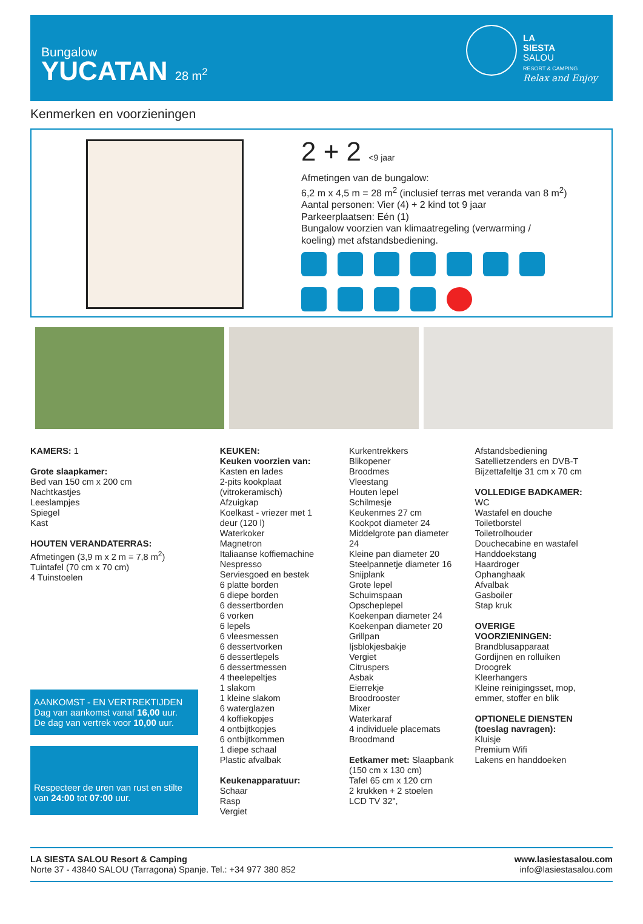Bungalow
YUCATAN 28 m<sup>2</sup>
LA
SIESTA
SALOU
RESORT & CAMPING
Relax and Enjoy
Kenmerken en voorzieningen
2 + 2 <9 jaar
Afmetingen van de bungalow:
6,2 m x 4,5 m = 28 m<sup>2</sup> (inclusief terras met veranda van 8 m<sup>2</sup>)
Aantal personen: Vier (4) + 2 kind tot 9 jaar
Parkeerplaatsen: Eén (1)
Bungalow voorzien van klimaatregeling (verwarming /
koeling) met afstandsbediening.
KAMERS: 1
Grote slaapkamer:
Bed van 150 cm x 200 cm
Nachtkastjes
Leeslampjes
Spiegel
Kast
HOUTEN VERANDATERRAS:
Afmetingen (3,9 m x 2 m = 7,8 m<sup>2</sup>)
Tuintafel (70 cm x 70 cm)
4 Tuinstoelen
AANKOMST - EN VERTREKTIJDEN
Dag van aankomst vanaf 16,00 uur.
De dag van vertrek voor 10,00 uur.
Respecteer de uren van rust en stilte van 24:00 tot 07:00 uur.
KEUKEN:
Keuken voorzien van:
Kasten en lades
2-pits kookplaat
(vitrokeramisch)
Afzuigkap
Koelkast - vriezer met 1
deur (120 l)
Waterkoker
Magnetron
Italiaanse koffiemachine
Nespresso
Serviesgoed en bestek
6 platte borden
6 diepe borden
6 dessertborden
6 vorken
6 lepels
6 vleesmessen
6 dessertvorken
6 dessertlepels
6 dessertmessen
4 theelepeltjes
1 slakom
1 kleine slakom
6 waterglazen
4 koffiekopjes
4 ontbijtkopjes
6 ontbijtkommen
1 diepe schaal
Plastic afvalbak
Keukenapparatuur:
Schaar
Rasp
Vergiet
Kurkentrekkers
Blikopener
Broodmes
Vleestang
Houten lepel
Schilmesje
Keukenmes 27 cm
Kookpot diameter 24
Middelgrote pan diameter
24
Kleine pan diameter 20
Steelpannetje diameter 16
Snijplank
Grote lepel
Schuimspaan
Opscheplepel
Koekenpan diameter 24
Koekenpan diameter 20
Grillpan
Ijsblokjesbakje
Vergiet
Citruspers
Asbak
Eierrekje
Broodrooster
Mixer
Waterkaraf
4 individuele placemats
Broodmand
Eetkamer met: Slaapbank
(150 cm x 130 cm)
Tafel 65 cm x 120 cm
2 krukken + 2 stoelen
LCD TV 32",
Afstandsbediening
Satellietzenders en DVB-T
Bijzettafeltje 31 cm x 70 cm
VOLLEDIGE BADKAMER:
WC
Wastafel en douche
Toiletborstel
Toiletrolhouder
Douchecabine en wastafel
Handdoekstang
Haardroger
Ophanghaak
Afvalbak
Gasboiler
Stap kruk
OVERIGE
VOORZIENINGEN:
Brandblusapparaat
Gordijnen en rolluiken
Droogrek
Kleerhangers
Kleine reinigingsset, mop,
emmer, stoffer en blik
OPTIONELE DIENSTEN
(toeslag navragen):
Kluisje
Premium Wifi
Lakens en handdoeken
LA SIESTA SALOU Resort & Camping
Norte 37 - 43840 SALOU (Tarragona) Spanje. Tel.: +34 977 380 852
www.lasiestasalou.com
info@lasiestasalou.com